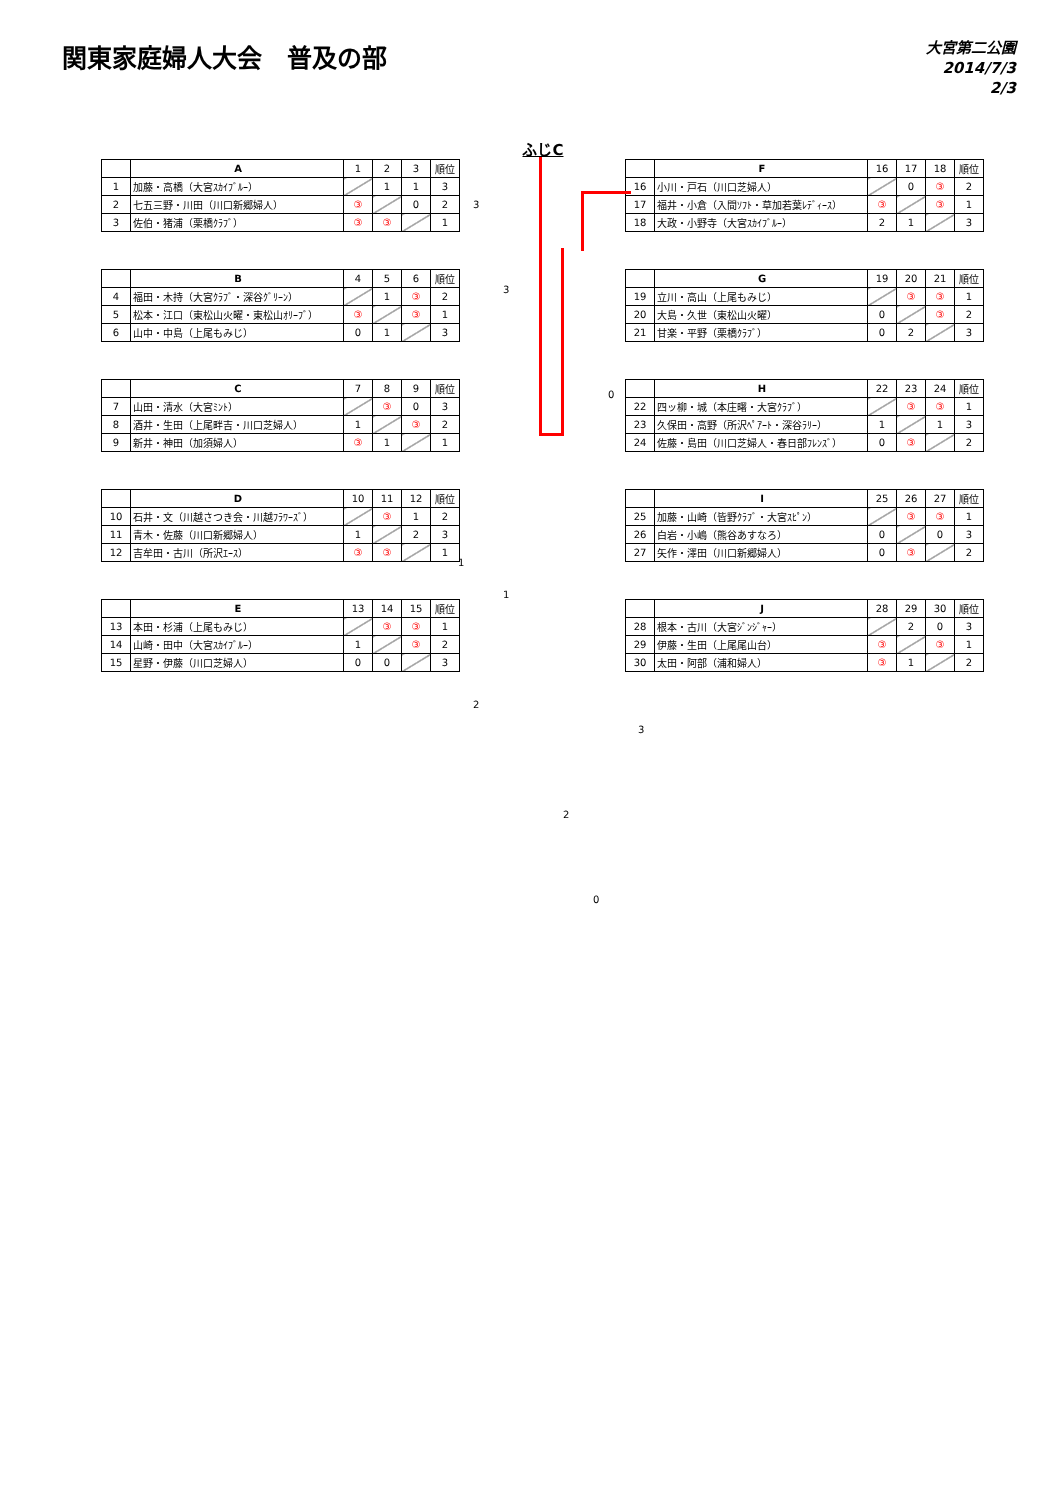関東家庭婦人大会　普及の部
大宮第二公園
2014/7/3
2/3
ふじC
| | A | 1 | 2 | 3 | 順位 |
| 1 | 加藤・高橋（大宮ｽｶｲﾌﾞﾙｰ） | | 1 | 1 | 3 |
| 2 | 七五三野・川田（川口新郷婦人） | ③ | | 0 | 2 |
| 3 | 佐伯・猪浦（栗橋ｸﾗﾌﾞ） | ③ | ③ | | 1 |
| | B | 4 | 5 | 6 | 順位 |
| 4 | 福田・木持（大宮ｸﾗﾌﾞ・深谷ｸﾞﾘｰﾝ） | | 1 | ③ | 2 |
| 5 | 松本・江口（東松山火曜・東松山ｵﾘｰﾌﾞ） | ③ | | ③ | 1 |
| 6 | 山中・中島（上尾もみじ） | 0 | 1 | | 3 |
| | C | 7 | 8 | 9 | 順位 |
| 7 | 山田・清水（大宮ﾐﾝﾄ） | | ③ | 0 | 3 |
| 8 | 酒井・生田（上尾畔吉・川口芝婦人） | 1 | | ③ | 2 |
| 9 | 新井・神田（加須婦人） | ③ | 1 | | 1 |
| | D | 10 | 11 | 12 | 順位 |
| 10 | 石井・文（川越さつき会・川越ﾌﾗﾜｰｽﾞ） | | ③ | 1 | 2 |
| 11 | 青木・佐藤（川口新郷婦人） | 1 | | 2 | 3 |
| 12 | 吉牟田・古川（所沢ｴｰｽ） | ③ | ③ | | 1 |
| | E | 13 | 14 | 15 | 順位 |
| 13 | 本田・杉浦（上尾もみじ） | | ③ | ③ | 1 |
| 14 | 山崎・田中（大宮ｽｶｲﾌﾞﾙｰ） | 1 | | ③ | 2 |
| 15 | 星野・伊藤（川口芝婦人） | 0 | 0 | | 3 |
3
3
0
1
1
2
3
2
0
| | F | 16 | 17 | 18 | 順位 |
| 16 | 小川・戸石（川口芝婦人） | | 0 | ③ | 2 |
| 17 | 福井・小倉（入間ｿﾌﾄ・草加若葉ﾚﾃﾞｨｰｽ） | ③ | | ③ | 1 |
| 18 | 大政・小野寺（大宮ｽｶｲﾌﾞﾙｰ） | 2 | 1 | | 3 |
| | G | 19 | 20 | 21 | 順位 |
| 19 | 立川・高山（上尾もみじ） | | ③ | ③ | 1 |
| 20 | 大島・久世（東松山火曜） | 0 | | ③ | 2 |
| 21 | 甘楽・平野（栗橋ｸﾗﾌﾞ） | 0 | 2 | | 3 |
| | H | 22 | 23 | 24 | 順位 |
| 22 | 四ッ柳・城（本庄曙・大宮ｸﾗﾌﾞ） | | ③ | ③ | 1 |
| 23 | 久保田・高野（所沢ﾍﾟｱｰﾄ・深谷ﾗﾘｰ） | 1 | | 1 | 3 |
| 24 | 佐藤・島田（川口芝婦人・春日部ﾌﾚﾝｽﾞ） | 0 | ③ | | 2 |
| | I | 25 | 26 | 27 | 順位 |
| 25 | 加藤・山崎（皆野ｸﾗﾌﾞ・大宮ｽﾋﾟﾝ） | | ③ | ③ | 1 |
| 26 | 白岩・小嶋（熊谷あすなろ） | 0 | | 0 | 3 |
| 27 | 矢作・澤田（川口新郷婦人） | 0 | ③ | | 2 |
| | J | 28 | 29 | 30 | 順位 |
| 28 | 根本・古川（大宮ｼﾞﾝｼﾞｬｰ） | | 2 | 0 | 3 |
| 29 | 伊藤・生田（上尾尾山台） | ③ | | ③ | 1 |
| 30 | 太田・阿部（浦和婦人） | ③ | 1 | | 2 |